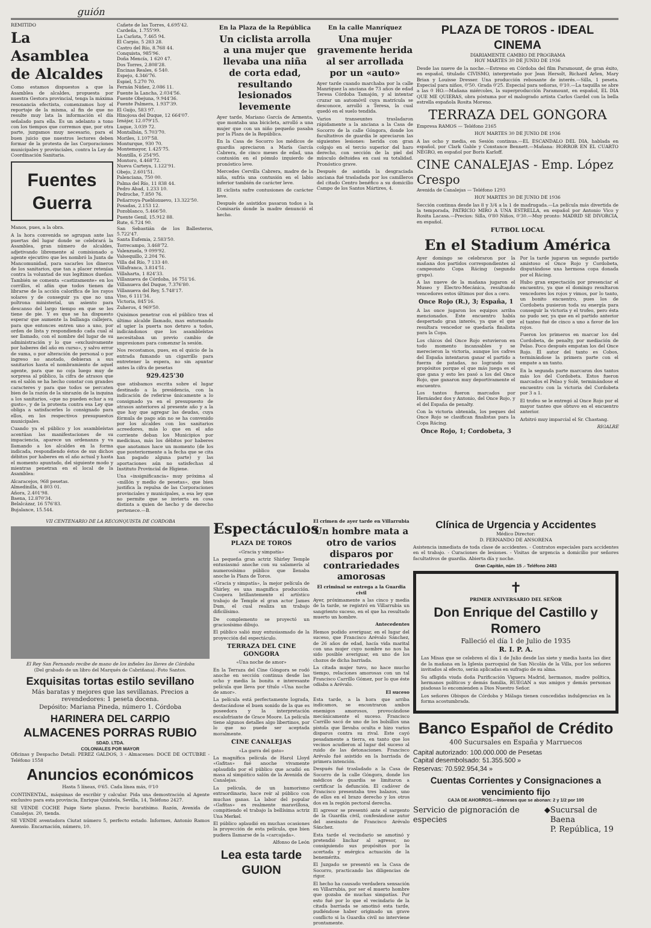guión
REMITIDO
La Asamblea de Alcaldes
Como estamos dispuestos a que la Asamblea de alcaldes, propuesta por nuestra Gestora provincial, tenga la máxima resonancia efectista, comenzamos hoy el reportaje de la misma, al fin de que no resulte muy lata la información el día señalado para ella. Es un adelanto a tono con los tiempos que corremos que, por otra parte, juzgamos muy necesario, para el buen juicio que nuestros lectores deben formar de la protesta de las Corporaciones municipales y provinciales, contra la Ley de Coordinación Sanitaria.
Fuentes
Guerra
Manos, pues, a la obra.
A la hora convenida se agrupan ante las puertas del lugar donde se celebrará la Asamblea, gran número de alcaldes, adjetivando libremente al comisionado o agente ejecutivo que les nombró la Junta de Mancomunidad, para sacarles los dineros de los sanitarios, que tan a placer retenían contra la voluntad de sus legítimos dueños. También se comenta «castizamente» en los corrillos, el afán que todos tienen de librarse de la acción calorífica de los rayos solares y de conseguir ya que no una poltrona ministerial, un asiento para descanso del largo tiempo en que se les tiene de pie. Y es que se ha dispuesto esperar que aumente la bullanga callejera, para que entonces entren uno a uno, por orden de lista y respondiendo cada cual al ser llamado, con el nombre del lugar de su administración y lo que «exclusivamente por haberes del año en curso», y salvo error de suma, o por alteración de personal o por ingreso no anotado, debieran a sus sanitarios hasta el nombramiento de aquel agente, para que no coja luego muy de sorpresa al público, la cifra de atrasos que en el salón se ha hecho constar con grandes caracteres y para que todos se percaten bien de la razón de la sinrazón de la inquina a los sanitarios, «que no pueden echar a su gusto», y de la protesta contra esa Ley que obliga a satisfacerles lo consignado para ellos, en los respectivos presupuestos municipales.
Cuando ya el público y los asambleístas acentúan las manifestaciones de su impaciencia, aparece un ordenanza y va llamando a los alcaldes en la forma indicada, respondiendo éstos de sus dichos débitos por haberes en el año actual y hasta el momento apuntado, del siguiente modo y mientras penetran en el local de la Asamblea:
Alcaracejos, 968 pesetas.
Almedinilla, 4 803 01.
Añora, 2.401'98.
Baena, 12.870'34.
Belalcázar, 16 576'83.
Bujalance, 15.544.
Cañete de las Torres, 4.695'42.
Cardeña, 1.755'99.
La Carlota, 7.465 94.
El Carpio, 5 283 28.
Castro del Río, 8.768 44.
Conquista, 985'96.
Doña Mencía, 1 620 47.
Dos Torres, 2.808'28.
Encinas Reales, 6 540.
Espejo, 4.346'76.
Espiel, 5.270 70.
Fernán Núñez, 2.086 11.
Fuente la Lancha, 2.034'56.
Fuente Obejuna, 9.944'36.
Fuente Palmera, 1.937'39.
El Guijo, 583 97.
Hinojosa del Duque, 12 664'07.
Iznájar, 12.079'15.
Luque, 3.039 72.
Montalbán, 5.703'70.
Moriles, 1.107'58.
Monturque, 930 70.
Montemayor, 1.425'75.
Montilla, 6 254'95.
Montoro, 4.468'72.
Nueva Carteya, 1.122'91.
Obejo, 2.601'51.
Palenciana, 750 00.
Palma del Río, 11 838 44.
Pedro Abad, 1.233 10.
Pedroche, 7.850 76.
Peñarroya-Pueblonuevo, 13.322'50.
Posadas, 2.153 12.
Pozoblanco, 5.466'50.
Puente Genil, 15.912 88.
Rute, 6.724 90.
San Sebastián de los Ballesteros, 5.722'47.
Santa Eufemia, 2.583'50.
Torrecampo, 3.468'72.
Valenzuela, 9 099'92.
Valsequillo, 2.204 76.
Villa del Río, 7 133 40.
Villafranca, 3.814'51.
Villaharta, 1 824'33.
Villanueva de Córdoba, 16 751'16.
Villanueva del Duque, 7.376'80.
Villanueva del Rey, 5.748'17.
Viso, 6 111'34.
Victoria, 845'16.
Zuheros, 4 969'50.
Quisimos penetrar con el público tras el último alcalde llamado, mas entornando el ugier la puerta nos detuvo a todos, indicándonos que los asambleístas necesitaban un previo cambio de impresiones para comenzar la sesión.
Nos recostamos, pues, en el quicio de la entrada fumando un cigarrillo para entretener la espera, no sin apuntar antes la cifra de pesetas
929.425'30
que atisbamos escrita sobre el lugar destinado a la presidencia, con la indicación de referirse únicamente a lo consignado ya en el presupuesto de atrasos anteriores al presente año y a la que hay que agregar las deudas, cuya fórmula de pago aún no se ha convenido por los alcaldes con los sanitarios acreedores, más lo que en el año corriente deban los Municipios por medicinas, más los débitos por haberes que anotamos hace un momento (de los que posteriormente a la fecha que se cita han pagado alguna parte) y las aportaciones aún no satisfechas al Instituto Provincial de Higiene.
Una «insignificancia» muy próxima al «millón y medio de pesetas», que bien justifica la repulsa de las Corporaciones provinciales y municipales, a esa ley que no permite que se invierta en cosa distinta a quien de hecho y de derecho pertenece.—B.
En la Plaza de la República
Un ciclista arrolla a una mujer que llevaba una niña de corta edad, resultando lesionados levemente
Ayer tarde, Mariano García de Armenta, que montaba una bicicleta, arrolló a una mujer que con un niño pequeño pasaba por la Plaza de la República.
En la Casa de Socorro los médicos de guardia apreciaron a María García Cabrera, de cinco meses de edad, una contusión en el pómulo izquierdo de pronóstico leve.
Mercedes Cervilla Cabrera, madre de la niña, sufría una contusión en el labio inferior también de carácter leve.
El ciclista sufre contusiones de carácter leve.
Después de asistidos pasaron todos a la Comisaría donde la madre denunció el hecho.
En la calle Manríquez
Una mujer gravemente herida al ser arrollada por un «auto»
Ayer tarde cuando marchaba por la calle Manríquez la anciana de 73 años de edad Teresa Córdoba Tamajón, y al intentar cruzar un automóvil cuya matrícula se desconoce, arrolló a Teresa, la cual quedó en el suelo tendida.
Varios transeuntes trasladaron rápidamente a la anciana a la Casa de Socorro de la calle Góngora, donde los facultativos de guardia le apreciaron las siguientes lesiones: herida con gran colgajo en el tercio superior del haro derecho, con sección de la piel del músculo deltoidea en casi su totalidad. Pronóstico grave.
Después de asistida la desgraciada anciana fué trasladada por los camilleros del citado Centro benéfico a su domicilio Campo de los Santos Mártires, 4.
PLAZA DE TOROS - IDEAL CINEMA
DIARIAMENTE CAMBIO DE PROGRAMA
HOY MARTES 30 DE JUNIO DE 1936
Desde las nueve de la noche.—Estreno en Córdoba del film Paramount, de gran éxito, en español, titulado CIVISMO, interpretado por Jean Hersolt, Richard Arlen, Mary Brian y Louisse Dresser. Una producción rebosante de interés.—Silla, 1 peseta. Especial para niños, 0'50. Grada 0'25. Especial para señoras, 0'10.—La taquilla se abre a las 0 HO.—Mañana miércoles, la superproducción Paramount, en español, EL DIA QUE ME QUIERAS, obra póstuma por el malogrado artista Carlos Gardel con la bella estrella española Rosita Moreno.
TERRAZA DEL GONGORA
Empresa RAMOS — Teléfono 2165
HOY MARTES 30 DE JUNIO DE 1936
A las ocho y media, en Sesión continua.—EL ESCANDALO DEL DIA, hablada en español, por Clark Gable y Constance Bennett.—Mañana: HORROR EN EL CUARTO NEGRO, en español por Boris Karloff.
CINE CANALEJAS - Emp. López Crespo
Avenida de Canalejas — Teléfono 1293
HOY MARTES 30 DE JUNIO DE 1936
Sección continua desde las 8 y 3/4 a la 1 de madrugada.—La película más divertida de la temporada, PATRICIO MIRO A UNA ESTRELLA, en español por Antonio Vico y Rosita Lacasa.—Precios: Silla, 0'80 Niños, 0'30.—Muy pronto: MADRID SE DIVORCIA, en español.
FUTBOL LOCAL
En el Stadium América
Ayer domingo se celebraron por la mañana dos partidos correspondientes al campeonato Copa Rácing (segundo grupo).
A las nueve de la mañana jugaron el Museo y Electro-Mecánica, resultando vencedores estos últimos por dos a cero.
Once Rojo (R.), 3; España, 1
A las once jugaron los equipos arriba mencionados. Este encuentro había despertado gran interés, ya que el que resultara vencedor se quedaría finalista para la Copa.
Los chicos del Once Rojo estuvieron en todo momento incansables y se merecieron la victoria, aunque los cafres del España intentaron ganar el partido a fuerza de patadas, no logrando sus propósitos porque el que más juega es el que gana y esto les pasó a los del Once Rojo, que ganaron muy deportivamente el encuentro.
Los tantos fueron marcados por Hernández dos y Antonio, del Once Rojo, y el del España de penalty.
Con la victoria obtenida, los peques del Once Rojo se clasifican finalistas para la Copa Rácing.
Once Rojo, 1; Cordobeta, 3
Por la tarde jugaron un segundo partido amistoso el Once Rojo y Cordobeta, disputándose una hermosa copa donada por el Rácing.
Hubo gran expectación por presenciar el encuentro, ya que el domingo resultaron vencedores los rojos y vimos, por lo tanto, un bonito encuentro, pues los de Cordobeta pusieron toda su energía para conseguir la victoria y el trofeo, pero ésta no pudo ser, ya que en el partido anterior el tanteo fué de cinco a uno a favor de los rojos.
Fueron los primeros en marcar los del Cordobeta, de penalty, por mediación de Pelao. Poco después empatan los del Once Rojo. El autor del tanto es Cobos, terminándose la primera parte con el empate a un tanto.
En la segunda parte marcaron dos tantos más los del Cordobeta. Estos fueron marcados el Pelao y Solé, terminándose el encuentro con la victoria del Cordobeta por 3 a 1.
El trofeo se le entregó al Once Rojo por el mayor tanteo que obtuvo en el encuentro anterior.
Arbitró muy imparcial el Sr. Chastang.
RIGALRE
VII CENTENARIO DE LA RECONQUISTA DE CORDOBA
El Rey San Fernando recibe de mano de los infieles las llaves de Córdoba
(Del grabado de un libro del Marqués de Cabriñana).-Foto Santos.
Exquisitas tortas estilo sevillano
Más baratas y mejores que las sevillanas. Precios a revendedores: 1 peseta docena.
Depósito: Mariana Pineda, número 1. Córdoba
HARINERA DEL CARPIO
ALMACENES PORRAS RUBIO
SDAD. LTDA.
COLONIALES POR MAYOR
Oficinas y Despacho Detall: PEREZ GALDOS, 3 - Almacenes: DOCE DE OCTUBRE - Teléfono 1558
Anuncios económicos
Hasta 5 líneas, 0'65. Cada línea más, 0'10
CONTINENTAL, máquinas de escribir y calcular. Pida una demostración al Agente exclusivo para esta provincia, Enrique Quintela, Sevilla, 14, Teléfono 2427.
SE VENDE COCHE Paige Siete plazas. Precio baratísimo. Razón, Avenida de Canalejas. 20, tienda.
SE VENDE aventadora Ciutat número 5, perfecto estado. Informes, Antonio Ramos Asensio. Encarnación, número, 10.
Espectáculos
PLAZA DE TOROS
«Gracia y simpatía»
La pequeña gran actriz Shirley Temple entusiasmó anoche con su salamería al numerosísimo público que llenaba anoche la Plaza de Toros.
«Gracia y simpatía», la mejor película de Shirley, es una magnífica producción. Coopera brillantemente el artístico trabajo de Temple el gran actor James Dum, el cual realiza un trabajo dificilísimo.
De complemento se proyectó un graciosísimo dibujo.
El público salió muy entusiasmado de la proyección del espectáculo.
TERRAZA DEL CINE GONGORA
«Una noche de amor»
En la Terraza del Cine Góngora se rodó anoche en sección continua desde las ocho y media la bonita e interesante película que lleva por título «Una noche de amor».
La película está perfectamente lograda, destacándose el buen sonido de la que es poseedora y la interpretación escalofriante de Grace Moore. La película tiene algunos detalles algo libertinos, por lo que no puede ser aceptada moralmente.
CINE CANALEJAS
«La garra del gato»
La magnífica película de Harol Lloyd «Gafitas» fué anoche vivamente aplaudida por el público que acudió en masa al simpático salón de la Avenida de Canalejas.
La película, de un humorismo extraordinario, hace reír al público con muchas ganas. La labor del popular «Gafitas» es realmente maravillosa, compitiendo el trabajo la bellísima actriz Una Merkel.
El público aplaudió en muchas ocasiones la proyección de esta película, que bien pudiera llamarse de la «carcajada».
Alfonso de León
Lea esta tarde GUION
El crimen de ayer tarde en Villarrubia
Un hombre mata a otro de varios disparos por contrariedades amorosas
El criminal se entrega a la Guardia civil
Ayer, próximamente a las cinco y media de la tarde, se registró en Villarrubia un sangriento suceso, en el que ha resultado muerto un hombre.
Antecedentes
Hemos podido averiguar, en el lugar del suceso, que Francisco Arévalo Sánchez, de 26 años de edad, hacía vida marital con una mujer cuyo nombre no nos ha sido posible averiguar, en uno de los chozos de dicha barriada.
La citada mujer tuvo, no hace mucho tiempo, relaciones amorosas con un tal Francisco Carrillo Gómez, por lo que éste odiaba a Arévalo.
El suceso
Esta tarde, a la hora que arriba indicamos, se encontraron ambos enemigos amorosos, provocándose mecánicamente el suceso. Francisco Carrillo sacó de uno de los bolsillos una pistola que llevaba oculta e hizo varios disparos contra su rival. Este cayó pesadamente a tierra, en tanto que los vecinos acudieron al lugar del suceso al ruido de las detonaciones. Francisco Arévalo fué asistido en la barriada de primera intención.
Después fué trasladado a la Casa de Socorro de la calle Góngora, donde los médicos de guardia se limitaron a certificar la defunción. El cadáver de Francisco presentaba tres balazos, uno de ellos en el brazo derecho y los otros dos en la región pectoral derecha.
El agresor se presentó ante el sargento de la Guardia civil, confesándose autor del asesinato de Francisco Arévalo Sánchez.
Esta tarde el vecindario se amotinó y pretendió linchar al agresor, no consiguiendo sus propósitos por la acertada y enérgica actuación de la benemérita.
El Juzgado se presentó en la Casa de Socorro, practicando las diligencias de rigor.
El hecho ha causado verdadera sensación en Villarrubia, por ser el muerto hombre que gozaba de muchas simpatías. Por esto fué por lo que el vecindario de la citada barriada se amotinó esta tarde, pudiéndose haber originado un grave conflicto si la Guardia civil no interviene prontamente.
Clínica de Urgencia y Accidentes
Médico Director:
D. FERNANDO DE ANSORENA
Asistencia inmediata de toda clase de accidentes. - Contratos especiales para accidentes en el trabajo. - Curaciones de lesiones. - Visitas de urgencia a domicilio por señores facultativos de guardia. Abierta día y noche.
Gran Capitán, núm 15 .- Teléfono 2483
✝
PRIMER ANIVERSARIO DEL SEÑOR
Don Enrique del Castillo y Romero
Falleció el día 1 de Julio de 1935
R. I. P. A.
Las Misas que se celebren el día 1 de Julio desde las siete y media hasta las diez de la mañana en la Iglesia parroquial de San Nicolás de la Villa, por los señores invitados al efecto, serán aplicadas en sufragio de su alma.
Su afligida viuda doña Purificación Viguera Madrid, hermanos, madre política, hermanos políticos y demás familia, RUEGAN a sus amigos y demás personas piadosas lo encomienden a Dios Nuestro Señor.
Los señores Obispos de Córdoba y Málaga tienen concedidas indulgencias en la forma acostumbrada.
Banco Español de Crédito
400 Sucursales en España y Marruecos
Capital autorizado: 100.000.000 de Pesetas
Capital desembolsado: 51.355.500 »
Reservas: 70.592.954,34 »
Cuentas Corrientes y Consignaciones a vencimiento fijo
CAJA DE AHORROS.—Intereses que se abonan: 2 y 1/2 por 100
Servicio de pignoración de especies ◆ Sucursal de Baena
P. República, 19